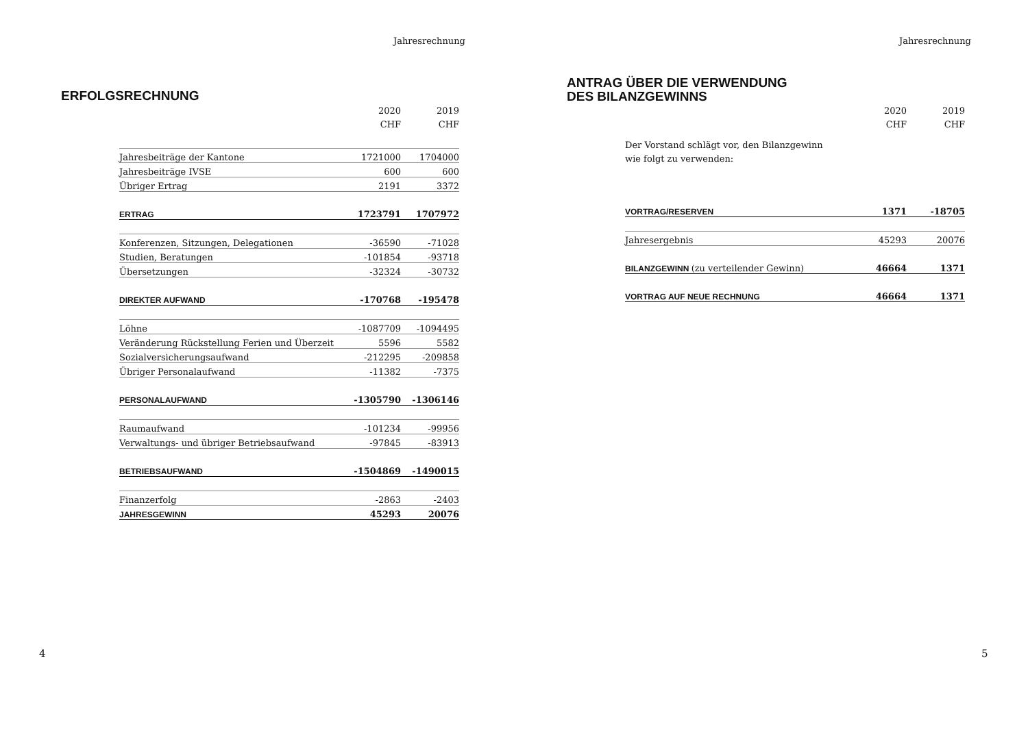Jahresrechnung
ERFOLGSRECHNUNG
2020 2019
CHF CHF
| Jahresbeiträge der Kantone | 1721000 | 1704000 |
| Jahresbeiträge IVSE | 600 | 600 |
| Übriger Ertrag | 2191 | 3372 |
| ERTRAG | 1723791 | 1707972 |
| Konferenzen, Sitzungen, Delegationen | -36590 | -71028 |
| Studien, Beratungen | -101854 | -93718 |
| Übersetzungen | -32324 | -30732 |
| DIREKTER AUFWAND | -170768 | -195478 |
| Löhne | -1087709 | -1094495 |
| Veränderung Rückstellung Ferien und Überzeit | 5596 | 5582 |
| Sozialversicherungsaufwand | -212295 | -209858 |
| Übriger Personalaufwand | -11382 | -7375 |
| PERSONALAUFWAND | -1305790 | -1306146 |
| Raumaufwand | -101234 | -99956 |
| Verwaltungs- und übriger Betriebsaufwand | -97845 | -83913 |
| BETRIEBSAUFWAND | -1504869 | -1490015 |
| Finanzerfolg | -2863 | -2403 |
| JAHRESGEWINN | 45293 | 20076 |
4
Jahresrechnung
ANTRAG ÜBER DIE VERWENDUNG
DES BILANZGEWINNS
2020 2019
CHF CHF
Der Vorstand schlägt vor, den Bilanzgewinn
wie folgt zu verwenden:
| VORTRAG/RESERVEN | 1371 | -18705 |
| Jahresergebnis | 45293 | 20076 |
| BILANZGEWINN (zu verteilender Gewinn) | 46664 | 1371 |
| VORTRAG AUF NEUE RECHNUNG | 46664 | 1371 |
5